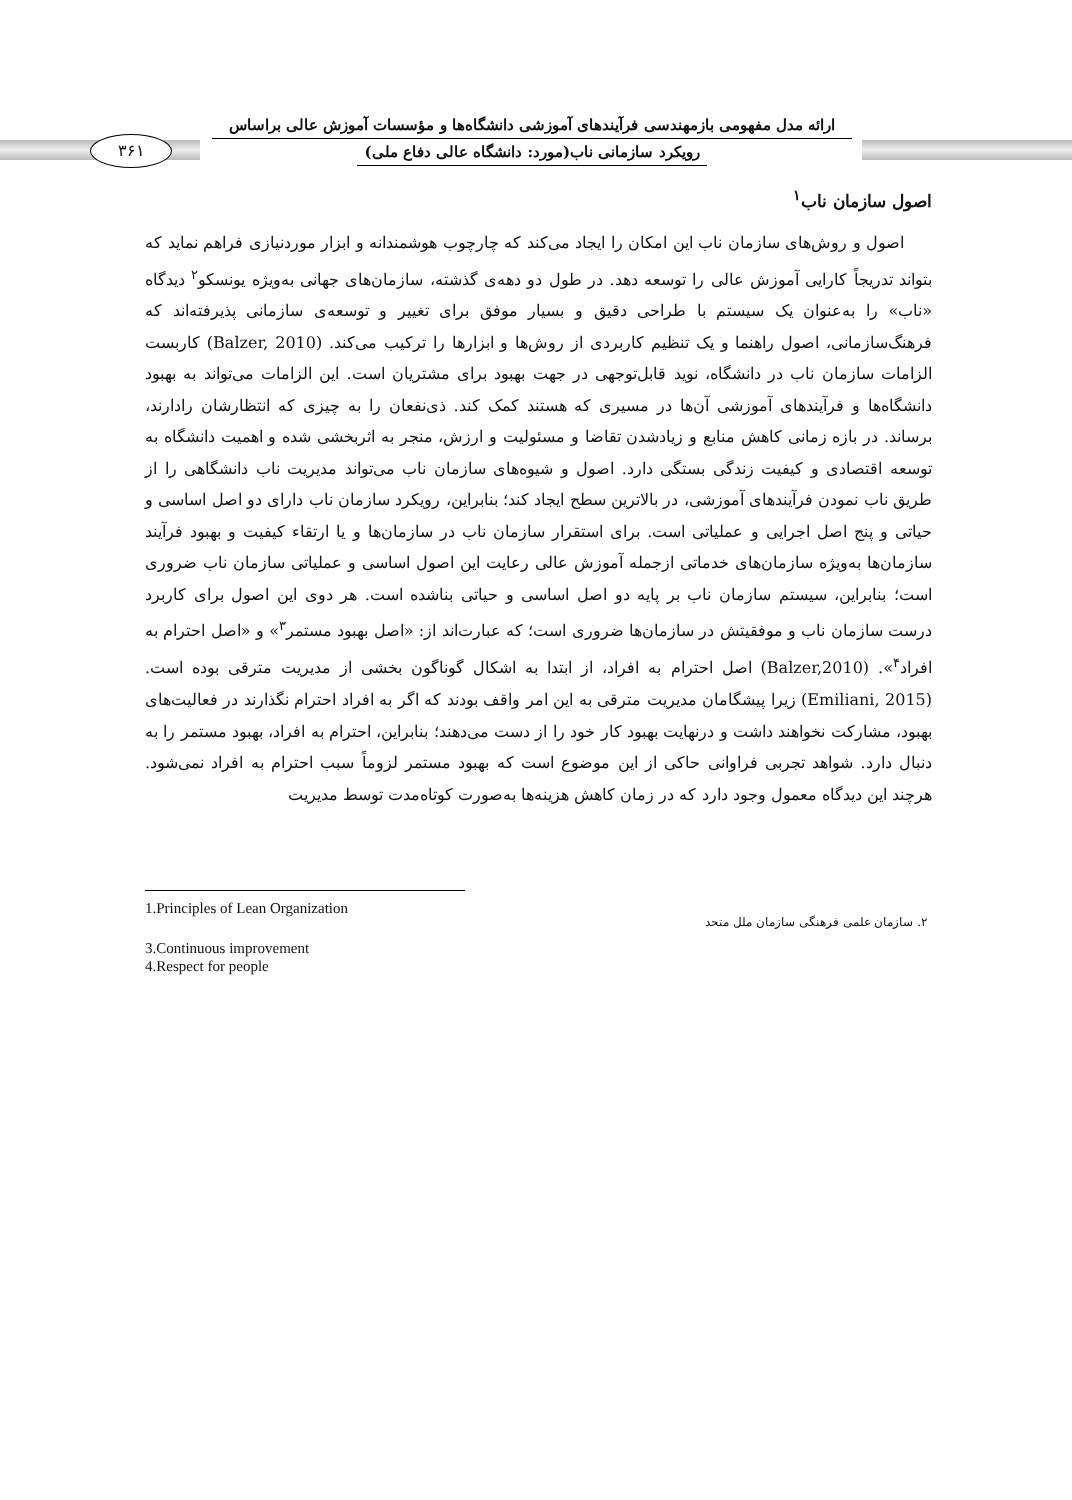ارائه مدل مفهومی بازمهندسی فرآیندهای آموزشی دانشگاه‌ها و مؤسسات آموزش عالی براساس
رویکرد سازمانی ناب(مورد: دانشگاه عالی دفاع ملی)
۳۶۱
اصول سازمان ناب<sup>۱</sup>
اصول و روش‌های سازمان ناب این امکان را ایجاد می‌کند که چارچوب هوشمندانه و ابزار موردنیازی فراهم نماید که بتواند تدریجاً کارایی آموزش عالی را توسعه دهد. در طول دو دهه‌ی گذشته، سازمان‌های جهانی به‌ویژه یونسکو<sup>۲</sup> دیدگاه «ناب» را به‌عنوان یک سیستم با طراحی دقیق و بسیار موفق برای تغییر و توسعه‌ی سازمانی پذیرفته‌اند که فرهنگ‌سازمانی، اصول راهنما و یک تنظیم کاربردی از روش‌ها و ابزارها را ترکیب می‌کند. (Balzer, 2010) کاربست الزامات سازمان ناب در دانشگاه، نوید قابل‌توجهی در جهت بهبود برای مشتریان است. این الزامات می‌تواند به بهبود دانشگاه‌ها و فرآیندهای آموزشی آن‌ها در مسیری که هستند کمک کند. ذی‌نفعان را به چیزی که انتظارشان رادارند، برساند. در بازه زمانی کاهش منابع و زیادشدن تقاضا و مسئولیت و ارزش، منجر به اثربخشی شده و اهمیت دانشگاه به توسعه اقتصادی و کیفیت زندگی بستگی دارد. اصول و شیوه‌های سازمان ناب می‌تواند مدیریت ناب دانشگاهی را از طریق ناب نمودن فرآیندهای آموزشی، در بالاترین سطح ایجاد کند؛ بنابراین، رویکرد سازمان ناب دارای دو اصل اساسی و حیاتی و پنج اصل اجرایی و عملیاتی است. برای استقرار سازمان ناب در سازمان‌ها و یا ارتقاء کیفیت و بهبود فرآیند سازمان‌ها به‌ویژه سازمان‌های خدماتی ازجمله آموزش عالی رعایت این اصول اساسی و عملیاتی سازمان ناب ضروری است؛ بنابراین، سیستم سازمان ناب بر پایه دو اصل اساسی و حیاتی بناشده است. هر دوی این اصول برای کاربرد درست سازمان ناب و موفقیتش در سازمان‌ها ضروری است؛ که عبارت‌اند از: «اصل بهبود مستمر<sup>۳</sup>» و «اصل احترام به افراد<sup>۴</sup>». (Balzer,2010) اصل احترام به افراد، از ابتدا به اشکال گوناگون بخشی از مدیریت مترقی بوده است. (Emiliani, 2015) زیرا پیشگامان مدیریت مترقی به این امر واقف بودند که اگر به افراد احترام نگذارند در فعالیت‌های بهبود، مشارکت نخواهند داشت و درنهایت بهبود کار خود را از دست می‌دهند؛ بنابراین، احترام به افراد، بهبود مستمر را به دنبال دارد. شواهد تجربی فراوانی حاکی از این موضوع است که بهبود مستمر لزوماً سبب احترام به افراد نمی‌شود. هرچند این دیدگاه معمول وجود دارد که در زمان کاهش هزینه‌ها به‌صورت کوتاه‌مدت توسط مدیریت
1.Principles of Lean Organization
۲. سازمان علمی فرهنگی سازمان ملل متحد
3.Continuous improvement
4.Respect for people